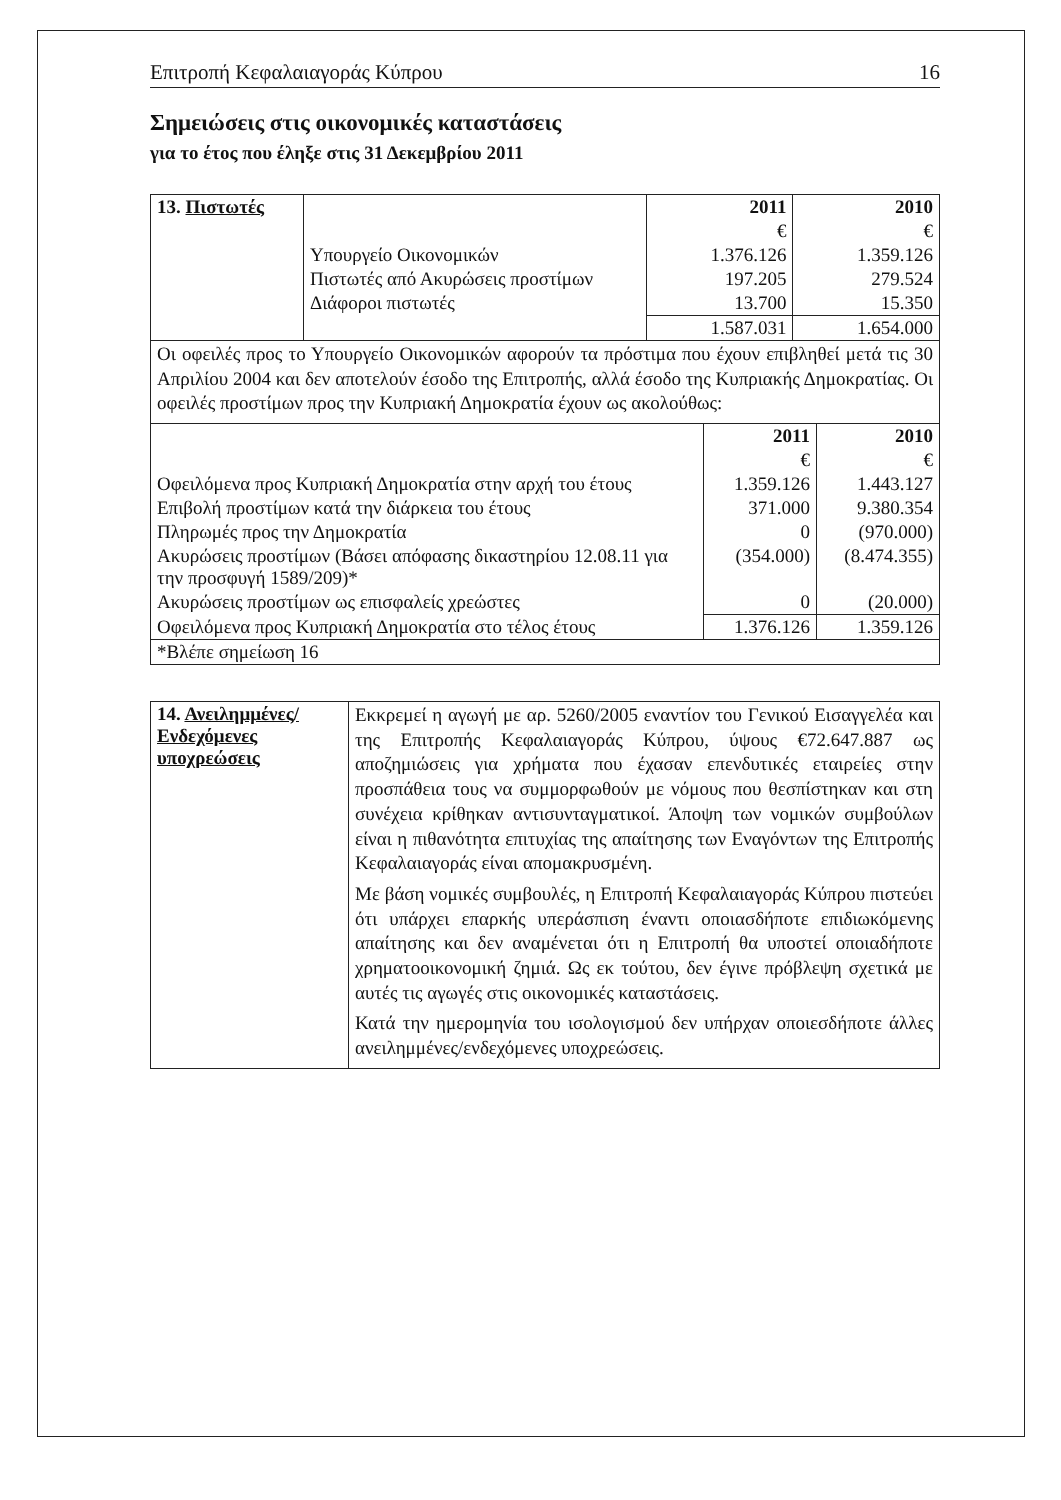Επιτροπή Κεφαλαιαγοράς Κύπρου 16
Σημειώσεις στις οικονομικές καταστάσεις
για το έτος που έληξε στις 31 Δεκεμβρίου 2011
| 13. Πιστωτές | | 2011 | 2010 |
| | | € | € |
| | Υπουργείο Οικονομικών | 1.376.126 | 1.359.126 |
| | Πιστωτές από Ακυρώσεις προστίμων | 197.205 | 279.524 |
| | Διάφοροι πιστωτές | 13.700 | 15.350 |
| | | 1.587.031 | 1.654.000 |
| Οι οφειλές προς το Υπουργείο Οικονομικών αφορούν τα πρόστιμα που έχουν επιβληθεί μετά τις 30 Απριλίου 2004 και δεν αποτελούν έσοδο της Επιτροπής, αλλά έσοδο της Κυπριακής Δημοκρατίας. Οι οφειλές προστίμων προς την Κυπριακή Δημοκρατία έχουν ως ακολούθως: | | | |
| | 2011 | 2010 |
| | € | € |
| Οφειλόμενα προς Κυπριακή Δημοκρατία στην αρχή του έτους | 1.359.126 | 1.443.127 |
| Επιβολή προστίμων κατά την διάρκεια του έτους | 371.000 | 9.380.354 |
| Πληρωμές προς την Δημοκρατία | 0 | (970.000) |
| Ακυρώσεις προστίμων (Βάσει απόφασης δικαστηρίου 12.08.11 για την προσφυγή 1589/209)* | (354.000) | (8.474.355) |
| Ακυρώσεις προστίμων ως επισφαλείς χρεώστες | 0 | (20.000) |
| Οφειλόμενα προς Κυπριακή Δημοκρατία στο τέλος έτους | 1.376.126 | 1.359.126 |
| *Βλέπε σημείωση 16 | | |
| 14. Ανειλημμένες/ Ενδεχόμενες υποχρεώσεις | Εκκρεμεί η αγωγή με αρ. 5260/2005 εναντίον του Γενικού Εισαγγελέα και της Επιτροπής Κεφαλαιαγοράς Κύπρου, ύψους €72.647.887 ως αποζημιώσεις για χρήματα που έχασαν επενδυτικές εταιρείες στην προσπάθεια τους να συμμορφωθούν με νόμους που θεσπίστηκαν και στη συνέχεια κρίθηκαν αντισυνταγματικοί. Άποψη των νομικών συμβούλων είναι η πιθανότητα επιτυχίας της απαίτησης των Εναγόντων της Επιτροπής Κεφαλαιαγοράς είναι απομακρυσμένη. Με βάση νομικές συμβουλές, η Επιτροπή Κεφαλαιαγοράς Κύπρου πιστεύει ότι υπάρχει επαρκής υπεράσπιση έναντι οποιασδήποτε επιδιωκόμενης απαίτησης και δεν αναμένεται ότι η Επιτροπή θα υποστεί οποιαδήποτε χρηματοοικονομική ζημιά. Ως εκ τούτου, δεν έγινε πρόβλεψη σχετικά με αυτές τις αγωγές στις οικονομικές καταστάσεις. Κατά την ημερομηνία του ισολογισμού δεν υπήρχαν οποιεσδήποτε άλλες ανειλημμένες/ενδεχόμενες υποχρεώσεις. |